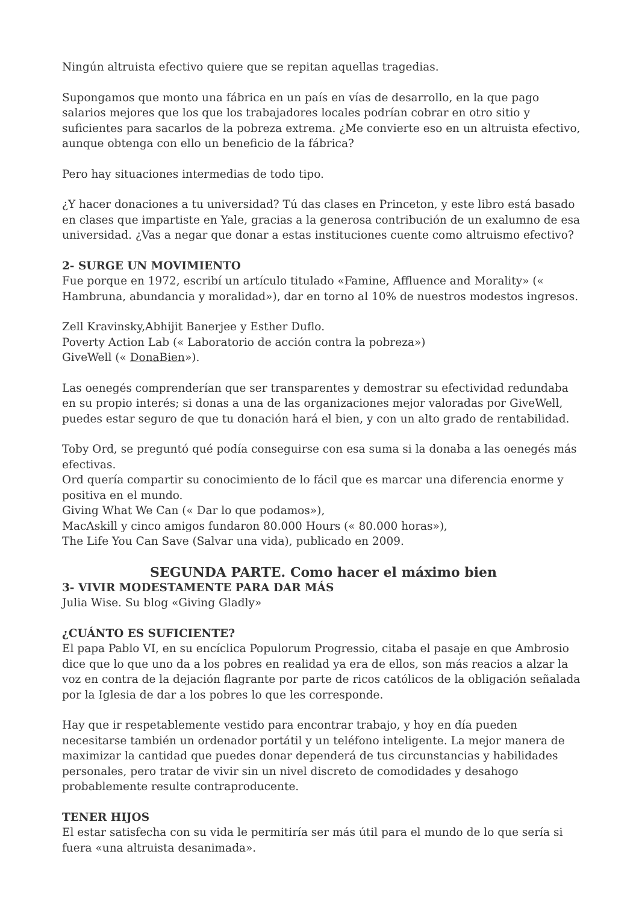Ningún altruista efectivo quiere que se repitan aquellas tragedias.
Supongamos que monto una fábrica en un país en vías de desarrollo, en la que pago salarios mejores que los que los trabajadores locales podrían cobrar en otro sitio y suficientes para sacarlos de la pobreza extrema. ¿Me convierte eso en un altruista efectivo, aunque obtenga con ello un beneficio de la fábrica?
Pero hay situaciones intermedias de todo tipo.
¿Y hacer donaciones a tu universidad? Tú das clases en Princeton, y este libro está basado en clases que impartiste en Yale, gracias a la generosa contribución de un exalumno de esa universidad. ¿Vas a negar que donar a estas instituciones cuente como altruismo efectivo?
2- SURGE UN MOVIMIENTO
Fue porque en 1972, escribí un artículo titulado «Famine, Affluence and Morality» (« Hambruna, abundancia y moralidad»), dar en torno al 10% de nuestros modestos ingresos.
Zell Kravinsky,Abhijit Banerjee y Esther Duflo.
Poverty Action Lab (« Laboratorio de acción contra la pobreza»)
GiveWell (« DonaBien»).
Las oenegés comprenderían que ser transparentes y demostrar su efectividad redundaba en su propio interés; si donas a una de las organizaciones mejor valoradas por GiveWell, puedes estar seguro de que tu donación hará el bien, y con un alto grado de rentabilidad.
Toby Ord, se preguntó qué podía conseguirse con esa suma si la donaba a las oenegés más efectivas.
Ord quería compartir su conocimiento de lo fácil que es marcar una diferencia enorme y positiva en el mundo.
Giving What We Can (« Dar lo que podamos»),
MacAskill y cinco amigos fundaron 80.000 Hours (« 80.000 horas»),
The Life You Can Save (Salvar una vida), publicado en 2009.
SEGUNDA PARTE. Como hacer el máximo bien
3- VIVIR MODESTAMENTE PARA DAR MÁS
Julia Wise. Su blog «Giving Gladly»
¿CUÁNTO ES SUFICIENTE?
El papa Pablo VI, en su encíclica Populorum Progressio, citaba el pasaje en que Ambrosio dice que lo que uno da a los pobres en realidad ya era de ellos, son más reacios a alzar la voz en contra de la dejación flagrante por parte de ricos católicos de la obligación señalada por la Iglesia de dar a los pobres lo que les corresponde.
Hay que ir respetablemente vestido para encontrar trabajo, y hoy en día pueden necesitarse también un ordenador portátil y un teléfono inteligente. La mejor manera de maximizar la cantidad que puedes donar dependerá de tus circunstancias y habilidades personales, pero tratar de vivir sin un nivel discreto de comodidades y desahogo probablemente resulte contraproducente.
TENER HIJOS
El estar satisfecha con su vida le permitiría ser más útil para el mundo de lo que sería si fuera «una altruista desanimada».